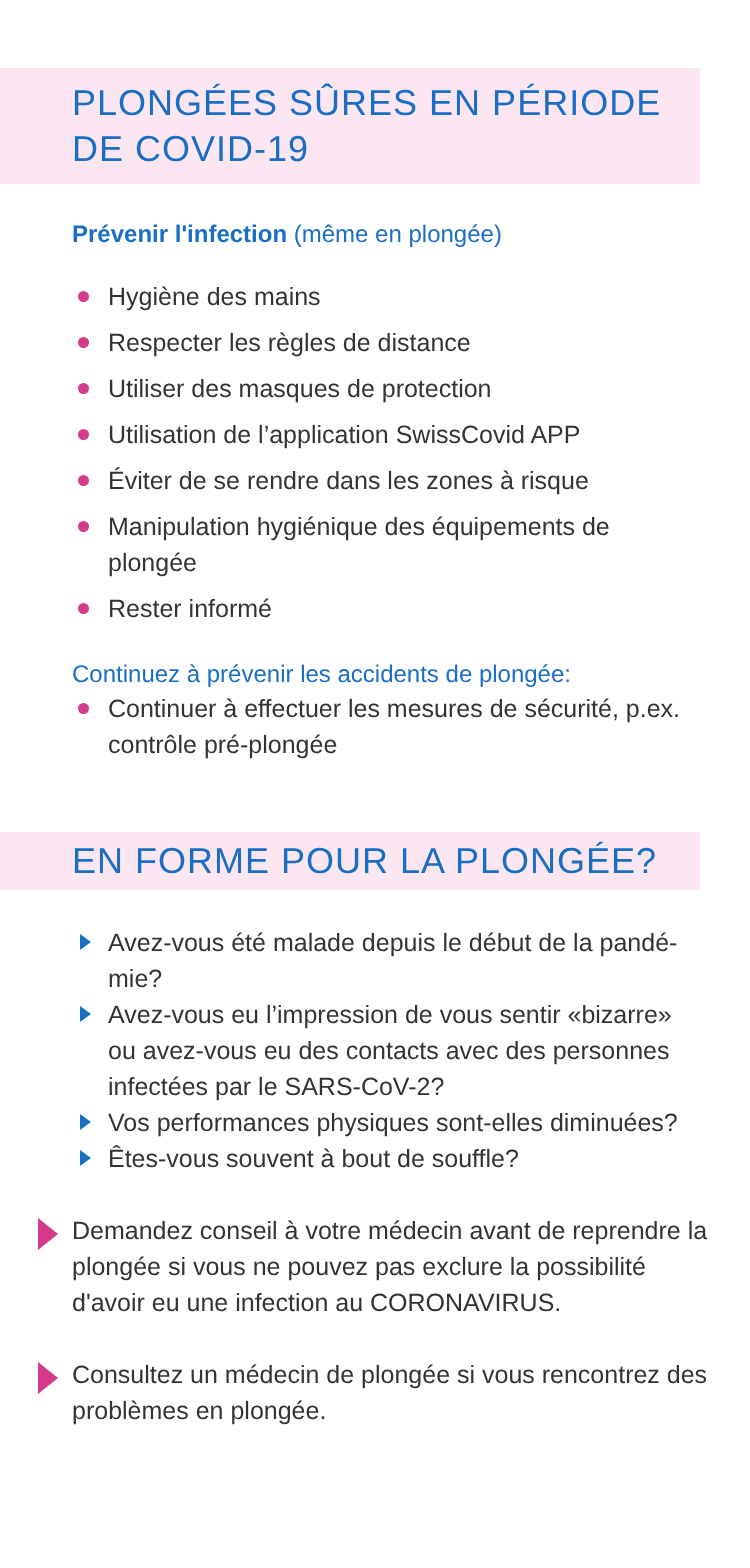PLONGÉES SÛRES EN PÉRIODE DE COVID-19
Prévenir l'infection (même en plongée)
Hygiène des mains
Respecter les règles de distance
Utiliser des masques de protection
Utilisation de l’application SwissCovid APP
Éviter de se rendre dans les zones à risque
Manipulation hygiénique des équipements de plongée
Rester informé
Continuez à prévenir les accidents de plongée:
Continuer à effectuer les mesures de sécurité, p.ex. contrôle pré-plongée
EN FORME POUR LA PLONGÉE?
Avez-vous été malade depuis le début de la pandé-mie?
Avez-vous eu l’impression de vous sentir «bizarre» ou avez-vous eu des contacts avec des personnes infectées par le SARS-CoV-2?
Vos performances physiques sont-elles diminuées?
Êtes-vous souvent à bout de souffle?
Demandez conseil à votre médecin avant de reprendre la plongée si vous ne pouvez pas exclure la possibilité d'avoir eu une infection au CORONAVIRUS.
Consultez un médecin de plongée si vous rencontrez des problèmes en plongée.